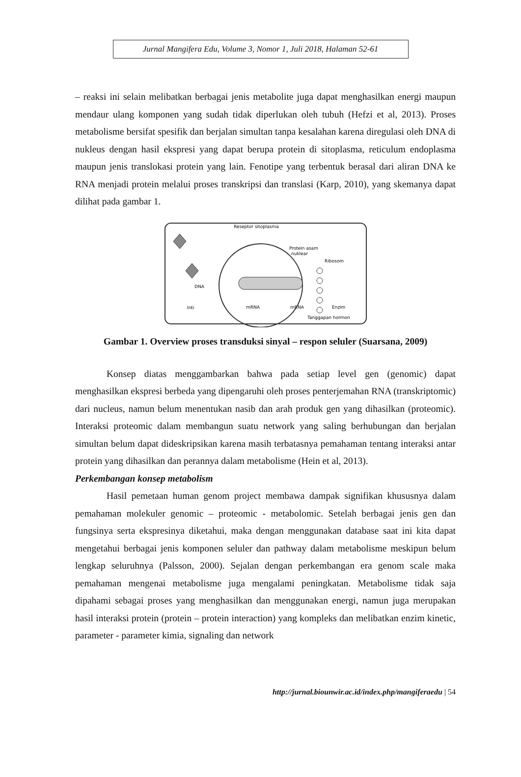Jurnal Mangifera Edu, Volume 3, Nomor 1, Juli 2018, Halaman 52-61
– reaksi ini selain melibatkan berbagai jenis metabolite juga dapat menghasilkan energi maupun mendaur ulang komponen yang sudah tidak diperlukan oleh tubuh (Hefzi et al, 2013). Proses metabolisme bersifat spesifik dan berjalan simultan tanpa kesalahan karena diregulasi oleh DNA di nukleus dengan hasil ekspresi yang dapat berupa protein di sitoplasma, reticulum endoplasma maupun jenis translokasi protein yang lain. Fenotipe yang terbentuk berasal dari aliran DNA ke RNA menjadi protein melalui proses transkripsi dan translasi (Karp, 2010), yang skemanya dapat dilihat pada gambar 1.
Reseptor sitoplasma
Protein asam
nuklear
Ribosom
DNA
Inti
mRNA
mRNA
Enzim
Tanggapan hormon
Gambar 1. Overview proses transduksi sinyal – respon seluler (Suarsana, 2009)
Konsep diatas menggambarkan bahwa pada setiap level gen (genomic) dapat menghasilkan ekspresi berbeda yang dipengaruhi oleh proses penterjemahan RNA (transkriptomic) dari nucleus, namun belum menentukan nasib dan arah produk gen yang dihasilkan (proteomic). Interaksi proteomic dalam membangun suatu network yang saling berhubungan dan berjalan simultan belum dapat dideskripsikan karena masih terbatasnya pemahaman tentang interaksi antar protein yang dihasilkan dan perannya dalam metabolisme (Hein et al, 2013).
Perkembangan konsep metabolism
Hasil pemetaan human genom project membawa dampak signifikan khususnya dalam pemahaman molekuler genomic – proteomic - metabolomic. Setelah berbagai jenis gen dan fungsinya serta ekspresinya diketahui, maka dengan menggunakan database saat ini kita dapat mengetahui berbagai jenis komponen seluler dan pathway dalam metabolisme meskipun belum lengkap seluruhnya (Palsson, 2000). Sejalan dengan perkembangan era genom scale maka pemahaman mengenai metabolisme juga mengalami peningkatan. Metabolisme tidak saja dipahami sebagai proses yang menghasilkan dan menggunakan energi, namun juga merupakan hasil interaksi protein (protein – protein interaction) yang kompleks dan melibatkan enzim kinetic, parameter - parameter kimia, signaling dan network
http://jurnal.biounwir.ac.id/index.php/mangiferaedu | 54